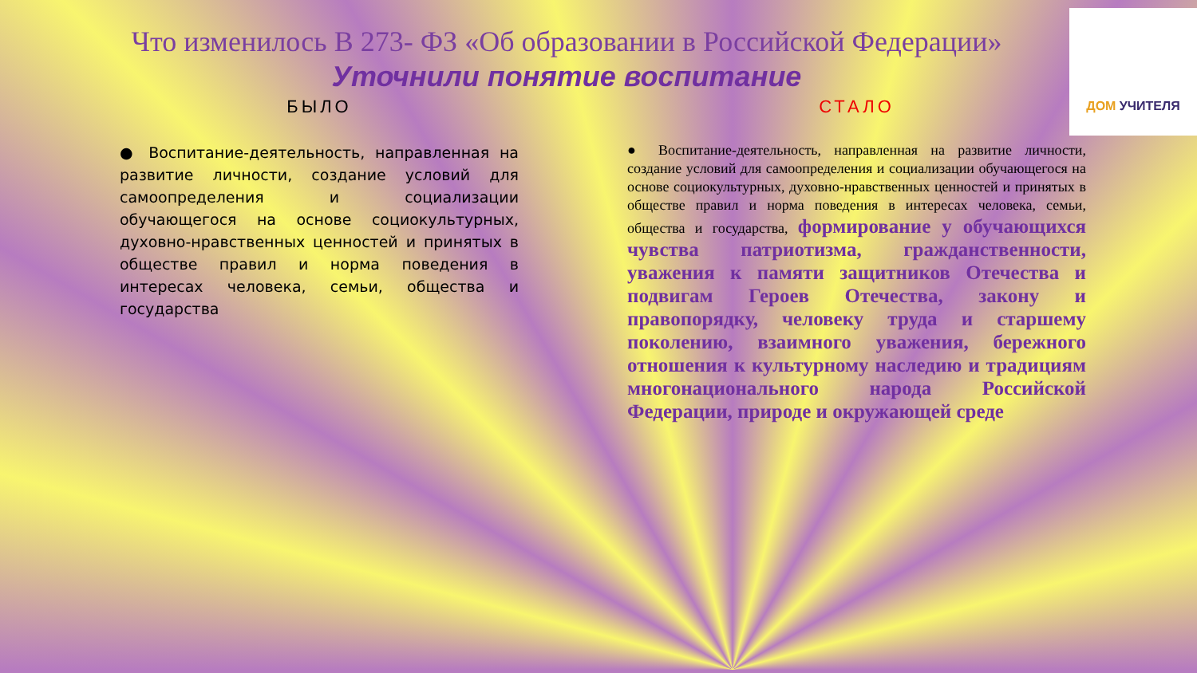ДОМ УЧИТЕЛЯ
Что изменилось В 273- ФЗ «Об образовании в Российской Федерации»
Уточнили понятие воспитание
БЫЛО
● Воспитание-деятельность, направленная на развитие личности, создание условий для самоопределения и социализации обучающегося на основе социокультурных, духовно-нравственных ценностей и принятых в обществе правил и норма поведения в интересах человека, семьи, общества и государства
СТАЛО
● Воспитание-деятельность, направленная на развитие личности, создание условий для самоопределения и социализации обучающегося на основе социокультурных, духовно-нравственных ценностей и принятых в обществе правил и норма поведения в интересах человека, семьи, общества и государства, формирование у обучающихся чувства патриотизма, гражданственности, уважения к памяти защитников Отечества и подвигам Героев Отечества, закону и правопорядку, человеку труда и старшему поколению, взаимного уважения, бережного отношения к культурному наследию и традициям многонационального народа Российской Федерации, природе и окружающей среде